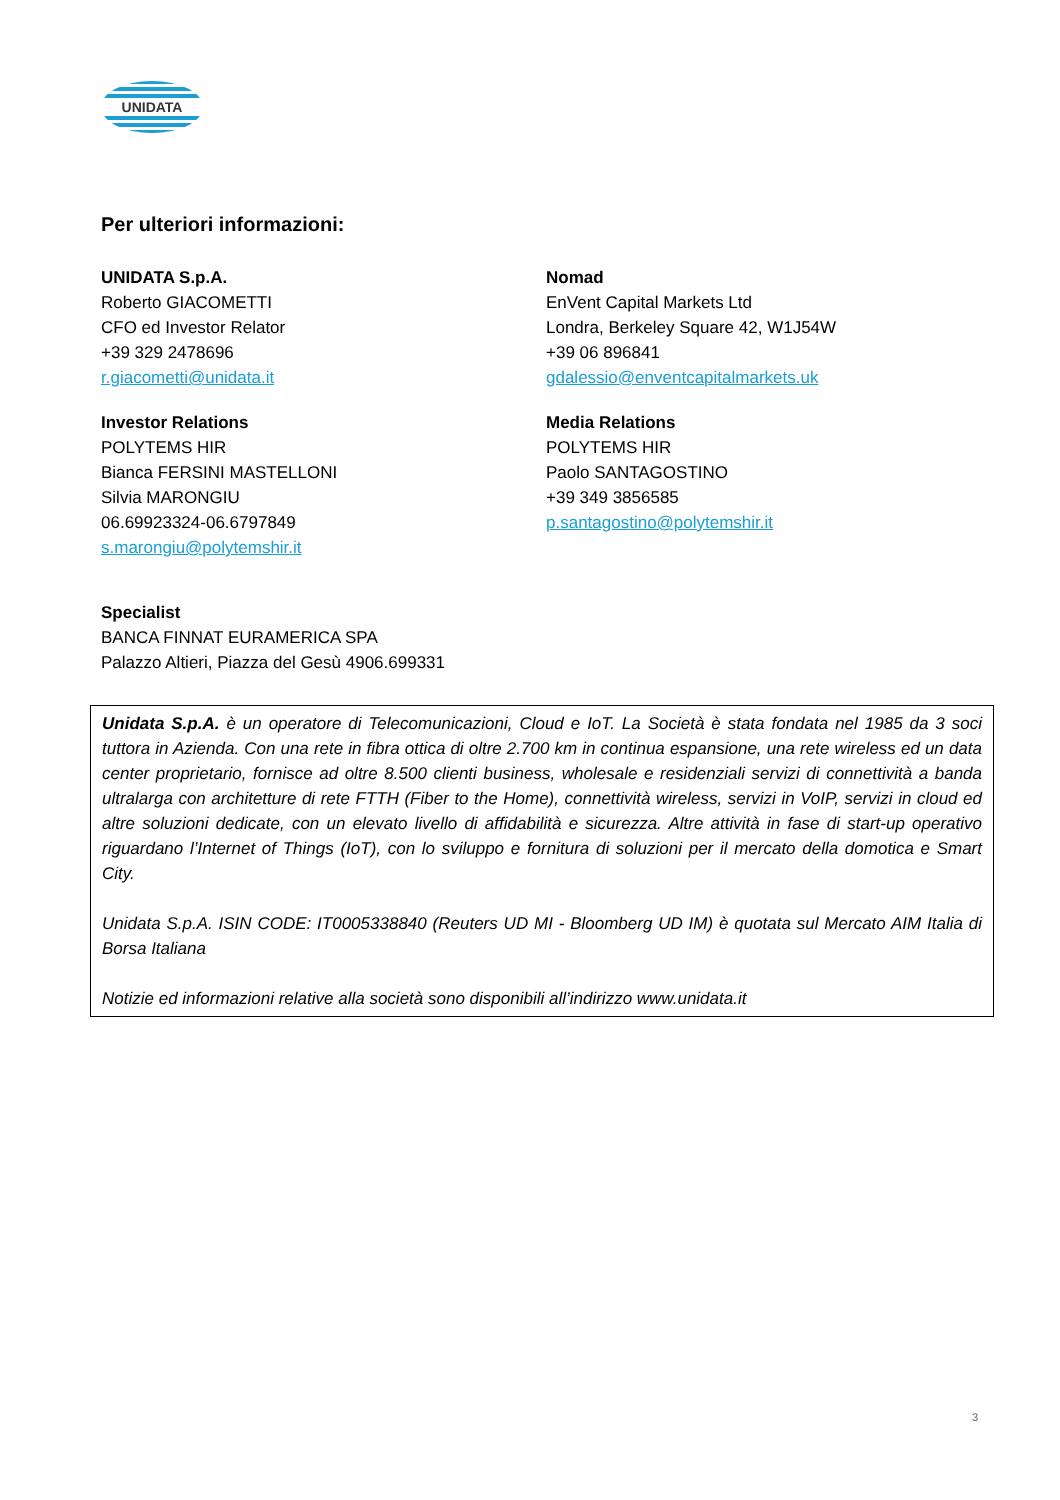UNIDATA
Per ulteriori informazioni:
UNIDATA S.p.A.
Roberto GIACOMETTI
CFO ed Investor Relator
+39 329 2478696
r.giacometti@unidata.it
Nomad
EnVent Capital Markets Ltd
Londra, Berkeley Square 42, W1J54W
+39 06 896841
gdalessio@enventcapitalmarkets.uk
Investor Relations
POLYTEMS HIR
Bianca FERSINI MASTELLONI
Silvia MARONGIU
06.69923324-06.6797849
s.marongiu@polytemshir.it
Media Relations
POLYTEMS HIR
Paolo SANTAGOSTINO
+39 349 3856585
p.santagostino@polytemshir.it
Specialist
BANCA FINNAT EURAMERICA SPA
Palazzo Altieri, Piazza del Gesù 4906.699331
Unidata S.p.A. è un operatore di Telecomunicazioni, Cloud e IoT. La Società è stata fondata nel 1985 da 3 soci tuttora in Azienda. Con una rete in fibra ottica di oltre 2.700 km in continua espansione, una rete wireless ed un data center proprietario, fornisce ad oltre 8.500 clienti business, wholesale e residenziali servizi di connettività a banda ultralarga con architetture di rete FTTH (Fiber to the Home), connettività wireless, servizi in VoIP, servizi in cloud ed altre soluzioni dedicate, con un elevato livello di affidabilità e sicurezza. Altre attività in fase di start-up operativo riguardano l’Internet of Things (IoT), con lo sviluppo e fornitura di soluzioni per il mercato della domotica e Smart City.
Unidata S.p.A. ISIN CODE: IT0005338840 (Reuters UD MI - Bloomberg UD IM) è quotata sul Mercato AIM Italia di Borsa Italiana
Notizie ed informazioni relative alla società sono disponibili all’indirizzo www.unidata.it
3